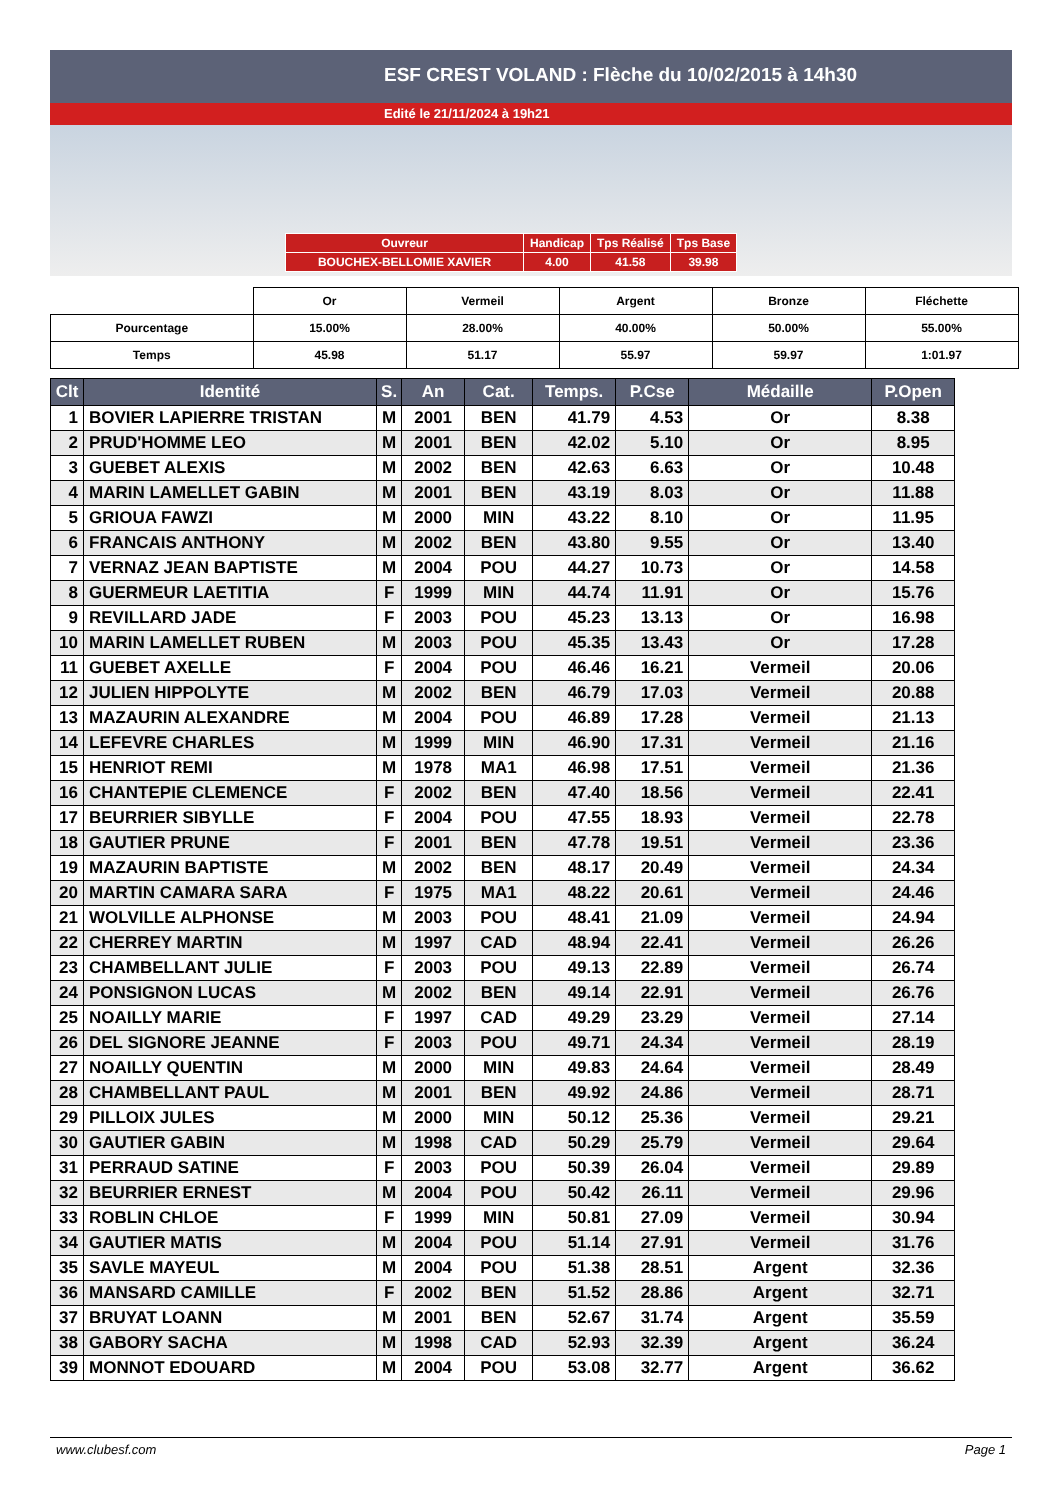ESF CREST VOLAND : Flèche du 10/02/2015 à 14h30
Edité le 21/11/2024 à 19h21
| Ouvreur | Handicap | Tps Réalisé | Tps Base |
| BOUCHEX-BELLOMIE XAVIER | 4.00 | 41.58 | 39.98 |
| | Or | Vermeil | Argent | Bronze | Fléchette |
| Pourcentage | 15.00% | 28.00% | 40.00% | 50.00% | 55.00% |
| Temps | 45.98 | 51.17 | 55.97 | 59.97 | 1:01.97 |
| Clt | Identité | S. | An | Cat. | Temps. | P.Cse | Médaille | P.Open |
| --- | --- | --- | --- | --- | --- | --- | --- | --- |
| 1 | BOVIER LAPIERRE TRISTAN | M | 2001 | BEN | 41.79 | 4.53 | Or | 8.38 |
| 2 | PRUD'HOMME LEO | M | 2001 | BEN | 42.02 | 5.10 | Or | 8.95 |
| 3 | GUEBET ALEXIS | M | 2002 | BEN | 42.63 | 6.63 | Or | 10.48 |
| 4 | MARIN LAMELLET GABIN | M | 2001 | BEN | 43.19 | 8.03 | Or | 11.88 |
| 5 | GRIOUA FAWZI | M | 2000 | MIN | 43.22 | 8.10 | Or | 11.95 |
| 6 | FRANCAIS ANTHONY | M | 2002 | BEN | 43.80 | 9.55 | Or | 13.40 |
| 7 | VERNAZ JEAN BAPTISTE | M | 2004 | POU | 44.27 | 10.73 | Or | 14.58 |
| 8 | GUERMEUR LAETITIA | F | 1999 | MIN | 44.74 | 11.91 | Or | 15.76 |
| 9 | REVILLARD JADE | F | 2003 | POU | 45.23 | 13.13 | Or | 16.98 |
| 10 | MARIN LAMELLET RUBEN | M | 2003 | POU | 45.35 | 13.43 | Or | 17.28 |
| 11 | GUEBET AXELLE | F | 2004 | POU | 46.46 | 16.21 | Vermeil | 20.06 |
| 12 | JULIEN HIPPOLYTE | M | 2002 | BEN | 46.79 | 17.03 | Vermeil | 20.88 |
| 13 | MAZAURIN ALEXANDRE | M | 2004 | POU | 46.89 | 17.28 | Vermeil | 21.13 |
| 14 | LEFEVRE CHARLES | M | 1999 | MIN | 46.90 | 17.31 | Vermeil | 21.16 |
| 15 | HENRIOT REMI | M | 1978 | MA1 | 46.98 | 17.51 | Vermeil | 21.36 |
| 16 | CHANTEPIE CLEMENCE | F | 2002 | BEN | 47.40 | 18.56 | Vermeil | 22.41 |
| 17 | BEURRIER SIBYLLE | F | 2004 | POU | 47.55 | 18.93 | Vermeil | 22.78 |
| 18 | GAUTIER PRUNE | F | 2001 | BEN | 47.78 | 19.51 | Vermeil | 23.36 |
| 19 | MAZAURIN BAPTISTE | M | 2002 | BEN | 48.17 | 20.49 | Vermeil | 24.34 |
| 20 | MARTIN CAMARA SARA | F | 1975 | MA1 | 48.22 | 20.61 | Vermeil | 24.46 |
| 21 | WOLVILLE ALPHONSE | M | 2003 | POU | 48.41 | 21.09 | Vermeil | 24.94 |
| 22 | CHERREY MARTIN | M | 1997 | CAD | 48.94 | 22.41 | Vermeil | 26.26 |
| 23 | CHAMBELLANT JULIE | F | 2003 | POU | 49.13 | 22.89 | Vermeil | 26.74 |
| 24 | PONSIGNON LUCAS | M | 2002 | BEN | 49.14 | 22.91 | Vermeil | 26.76 |
| 25 | NOAILLY MARIE | F | 1997 | CAD | 49.29 | 23.29 | Vermeil | 27.14 |
| 26 | DEL SIGNORE JEANNE | F | 2003 | POU | 49.71 | 24.34 | Vermeil | 28.19 |
| 27 | NOAILLY QUENTIN | M | 2000 | MIN | 49.83 | 24.64 | Vermeil | 28.49 |
| 28 | CHAMBELLANT PAUL | M | 2001 | BEN | 49.92 | 24.86 | Vermeil | 28.71 |
| 29 | PILLOIX JULES | M | 2000 | MIN | 50.12 | 25.36 | Vermeil | 29.21 |
| 30 | GAUTIER GABIN | M | 1998 | CAD | 50.29 | 25.79 | Vermeil | 29.64 |
| 31 | PERRAUD SATINE | F | 2003 | POU | 50.39 | 26.04 | Vermeil | 29.89 |
| 32 | BEURRIER ERNEST | M | 2004 | POU | 50.42 | 26.11 | Vermeil | 29.96 |
| 33 | ROBLIN CHLOE | F | 1999 | MIN | 50.81 | 27.09 | Vermeil | 30.94 |
| 34 | GAUTIER MATIS | M | 2004 | POU | 51.14 | 27.91 | Vermeil | 31.76 |
| 35 | SAVLE MAYEUL | M | 2004 | POU | 51.38 | 28.51 | Argent | 32.36 |
| 36 | MANSARD CAMILLE | F | 2002 | BEN | 51.52 | 28.86 | Argent | 32.71 |
| 37 | BRUYAT LOANN | M | 2001 | BEN | 52.67 | 31.74 | Argent | 35.59 |
| 38 | GABORY SACHA | M | 1998 | CAD | 52.93 | 32.39 | Argent | 36.24 |
| 39 | MONNOT EDOUARD | M | 2004 | POU | 53.08 | 32.77 | Argent | 36.62 |
www.clubesf.com Page 1